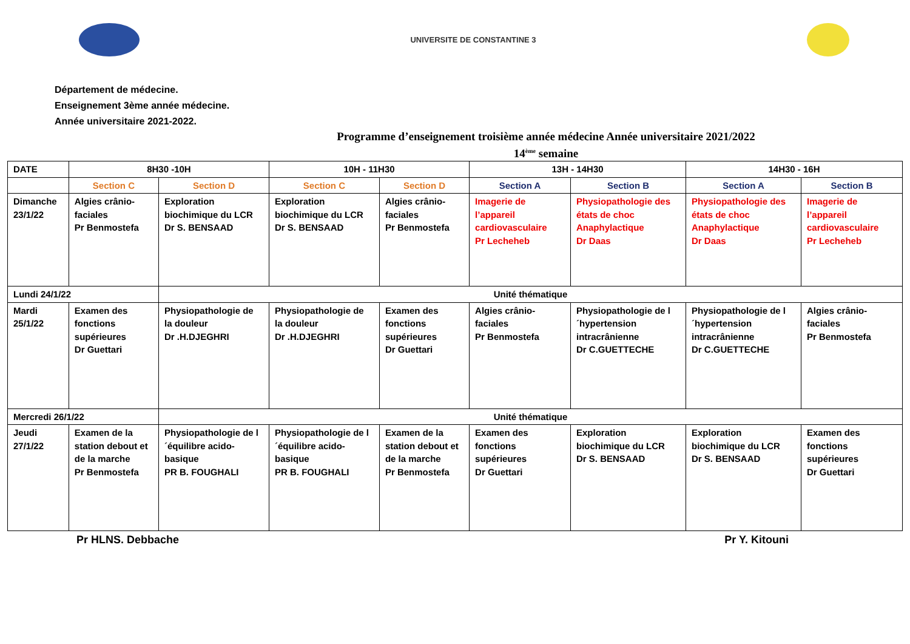UNIVERSITE DE CONSTANTINE 3
Département de médecine.
Enseignement 3ème année médecine.
Année universitaire 2021-2022.
Programme d’enseignement troisième année médecine Année universitaire 2021/2022
14<sup>ème</sup> semaine
| DATE | 8H30 -10H | | 10H - 11H30 | | 13H - 14H30 | | 14H30 - 16H | |
| | Section C | Section D | Section C | Section D | Section A | Section B | Section A | Section B |
| Dimanche 23/1/22 | Algies crânio-faciales Pr Benmostefa | Exploration biochimique du LCR Dr S. BENSAAD | Exploration biochimique du LCR Dr S. BENSAAD | Algies crânio-faciales Pr Benmostefa | Imagerie de l’appareil cardiovasculaire Pr Lecheheb | Physiopathologie des états de choc Anaphylactique Dr Daas | Physiopathologie des états de choc Anaphylactique Dr Daas | Imagerie de l’appareil cardiovasculaire Pr Lecheheb |
| Lundi 24/1/22 | | Unité thématique | | | | | | |
| Mardi 25/1/22 | Examen des fonctions supérieures Dr Guettari | Physiopathologie de la douleur Dr .H.DJEGHRI | Physiopathologie de la douleur Dr .H.DJEGHRI | Examen des fonctions supérieures Dr Guettari | Algies crânio-faciales Pr Benmostefa | Physiopathologie de l´hypertension intracrânienne Dr C.GUETTECHE | Physiopathologie de l´hypertension intracrânienne Dr C.GUETTECHE | Algies crânio-faciales Pr Benmostefa |
| Mercredi 26/1/22 | | Unité thématique | | | | | | |
| Jeudi 27/1/22 | Examen de la station debout et de la marche Pr Benmostefa | Physiopathologie de l´équilibre acido-basique PR B. FOUGHALI | Physiopathologie de l´équilibre acido-basique PR B. FOUGHALI | Examen de la station debout et de la marche Pr Benmostefa | Examen des fonctions supérieures Dr Guettari | Exploration biochimique du LCR Dr S. BENSAAD | Exploration biochimique du LCR Dr S. BENSAAD | Examen des fonctions supérieures Dr Guettari |
Pr HLNS. Debbache Pr Y. Kitouni